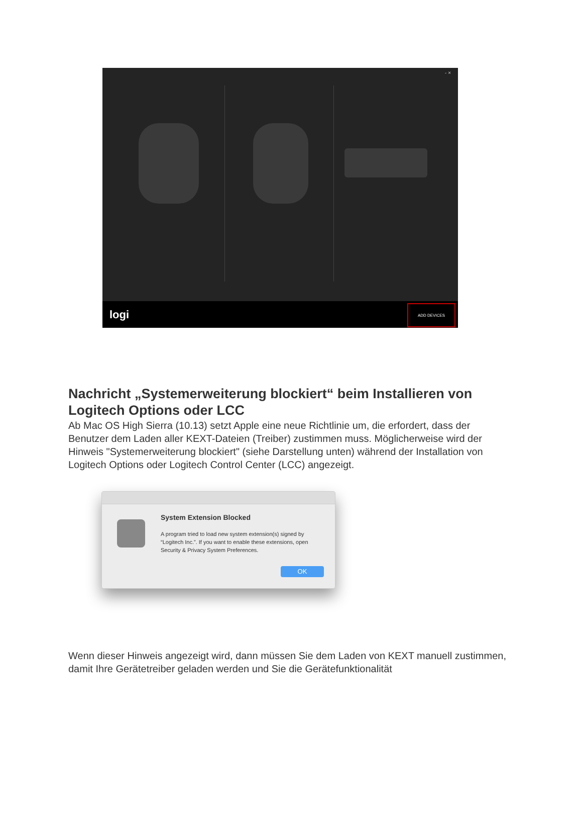- ×
logi
ADD DEVICES
Nachricht „Systemerweiterung blockiert“ beim Installieren von Logitech Options oder LCC
Ab Mac OS High Sierra (10.13) setzt Apple eine neue Richtlinie um, die erfordert, dass der Benutzer dem Laden aller KEXT-Dateien (Treiber) zustimmen muss. Möglicherweise wird der Hinweis "Systemerweiterung blockiert" (siehe Darstellung unten) während der Installation von Logitech Options oder Logitech Control Center (LCC) angezeigt.
System Extension Blocked
A program tried to load new system extension(s) signed by “Logitech Inc.”. If you want to enable these extensions, open Security & Privacy System Preferences.
OK
Wenn dieser Hinweis angezeigt wird, dann müssen Sie dem Laden von KEXT manuell zustimmen, damit Ihre Gerätetreiber geladen werden und Sie die Gerätefunktionalität